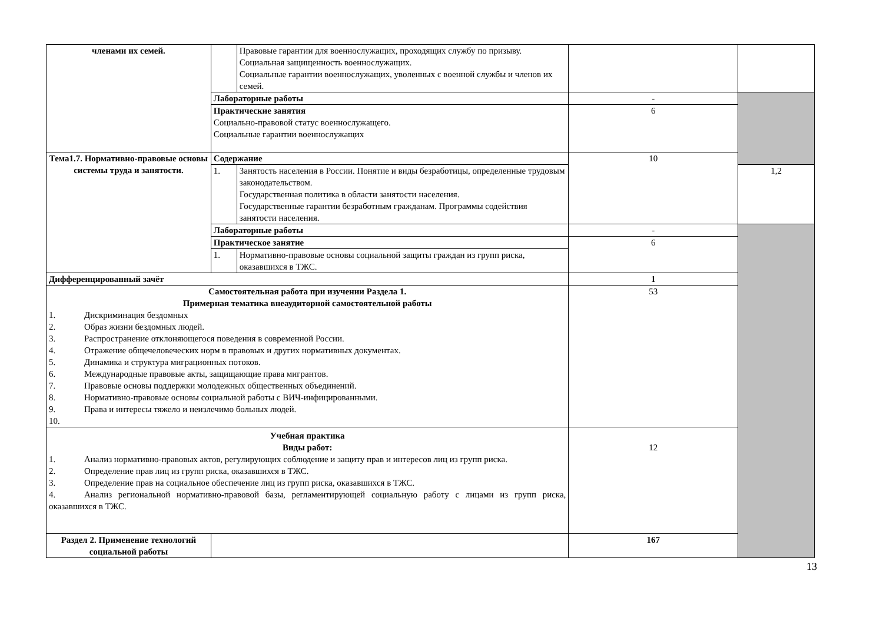| членами их семей. | | Правовые гарантии для военнослужащих, проходящих службу по призыву. Социальная защищенность военнослужащих. Социальные гарантии военнослужащих, уволенных с военной службы и членов их семей. | | |
| | Лабораторные работы | | - | |
| | Практические занятия Социально-правовой статус военнослужащего. Социальные гарантии военнослужащих | | 6 | |
| Тема1.7. Нормативно-правовые основы системы труда и занятости. | Содержание | | 10 | |
| | 1. | Занятость населения в России. Понятие и виды безработицы, определенные трудовым законодательством. Государственная политика в области занятости населения. Государственные гарантии безработным гражданам. Программы содействия занятости населения. | | 1,2 |
| | Лабораторные работы | | - | |
| | Практическое занятие | | 6 | |
| | 1. | Нормативно-правовые основы социальной защиты граждан из групп риска, оказавшихся в ТЖС. | | |
| Дифференцированный зачёт | | | 1 | |
| Самостоятельная работа при изучении Раздела 1. Примерная тематика внеаудиторной самостоятельной работы 1. Дискриминация бездомных 2. Образ жизни бездомных людей. 3. Распространение отклоняющегося поведения в современной России. 4. Отражение общечеловеческих норм в правовых и других нормативных документах. 5. Динамика и структура миграционных потоков. 6. Международные правовые акты, защищающие права мигрантов. 7. Правовые основы поддержки молодежных общественных объединений. 8. Нормативно-правовые основы социальной работы с ВИЧ-инфицированными. 9. Права и интересы тяжело и неизлечимо больных людей. 10. | | | 53 | |
| Учебная практика Виды работ: 1. Анализ нормативно-правовых актов, регулирующих соблюдение и защиту прав и интересов лиц из групп риска. 2. Определение прав лиц из групп риска, оказавшихся в ТЖС. 3. Определение прав на социальное обеспечение лиц из групп риска, оказавшихся в ТЖС. 4. Анализ региональной нормативно-правовой базы, регламентирующей социальную работу с лицами из групп риска, оказавшихся в ТЖС. | | | 12 | |
| Раздел 2. Применение технологий социальной работы | | | 167 | |
13